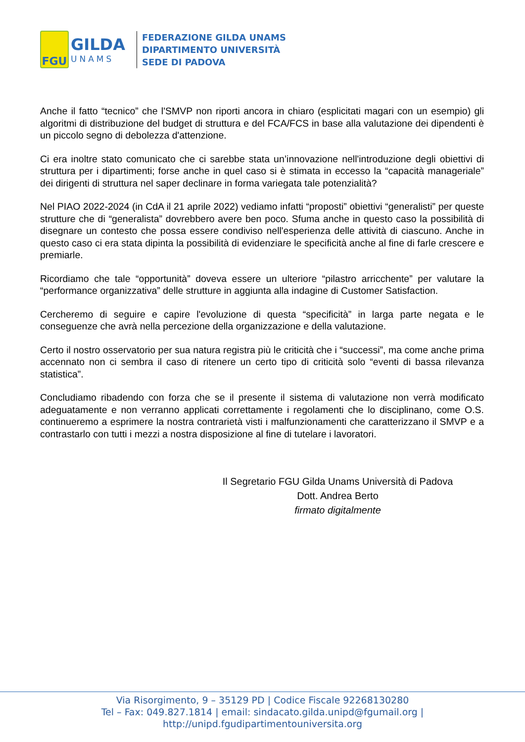FGU
GILDA
UNAMS
FEDERAZIONE GILDA UNAMS
DIPARTIMENTO UNIVERSITÀ
SEDE DI PADOVA
Anche il fatto “tecnico” che l'SMVP non riporti ancora in chiaro (esplicitati magari con un esempio) gli algoritmi di distribuzione del budget di struttura e del FCA/FCS in base alla valutazione dei dipendenti è un piccolo segno di debolezza d'attenzione.
Ci era inoltre stato comunicato che ci sarebbe stata un’innovazione nell'introduzione degli obiettivi di struttura per i dipartimenti; forse anche in quel caso si è stimata in eccesso la “capacità manageriale” dei dirigenti di struttura nel saper declinare in forma variegata tale potenzialità?
Nel PIAO 2022-2024 (in CdA il 21 aprile 2022) vediamo infatti “proposti” obiettivi “generalisti” per queste strutture che di “generalista” dovrebbero avere ben poco. Sfuma anche in questo caso la possibilità di disegnare un contesto che possa essere condiviso nell'esperienza delle attività di ciascuno. Anche in questo caso ci era stata dipinta la possibilità di evidenziare le specificità anche al fine di farle crescere e premiarle.
Ricordiamo che tale “opportunità” doveva essere un ulteriore “pilastro arricchente” per valutare la “performance organizzativa” delle strutture in aggiunta alla indagine di Customer Satisfaction.
Cercheremo di seguire e capire l'evoluzione di questa “specificità” in larga parte negata e le conseguenze che avrà nella percezione della organizzazione e della valutazione.
Certo il nostro osservatorio per sua natura registra più le criticità che i “successi”, ma come anche prima accennato non ci sembra il caso di ritenere un certo tipo di criticità solo “eventi di bassa rilevanza statistica”.
Concludiamo ribadendo con forza che se il presente il sistema di valutazione non verrà modificato adeguatamente e non verranno applicati correttamente i regolamenti che lo disciplinano, come O.S. continueremo a esprimere la nostra contrarietà visti i malfunzionamenti che caratterizzano il SMVP e a contrastarlo con tutti i mezzi a nostra disposizione al fine di tutelare i lavoratori.
Il Segretario FGU Gilda Unams Università di Padova
Dott. Andrea Berto
firmato digitalmente
Via Risorgimento, 9 – 35129 PD | Codice Fiscale 92268130280
Tel – Fax: 049.827.1814 | email: sindacato.gilda.unipd@fgumail.org |
http://unipd.fgudipartimentouniversita.org